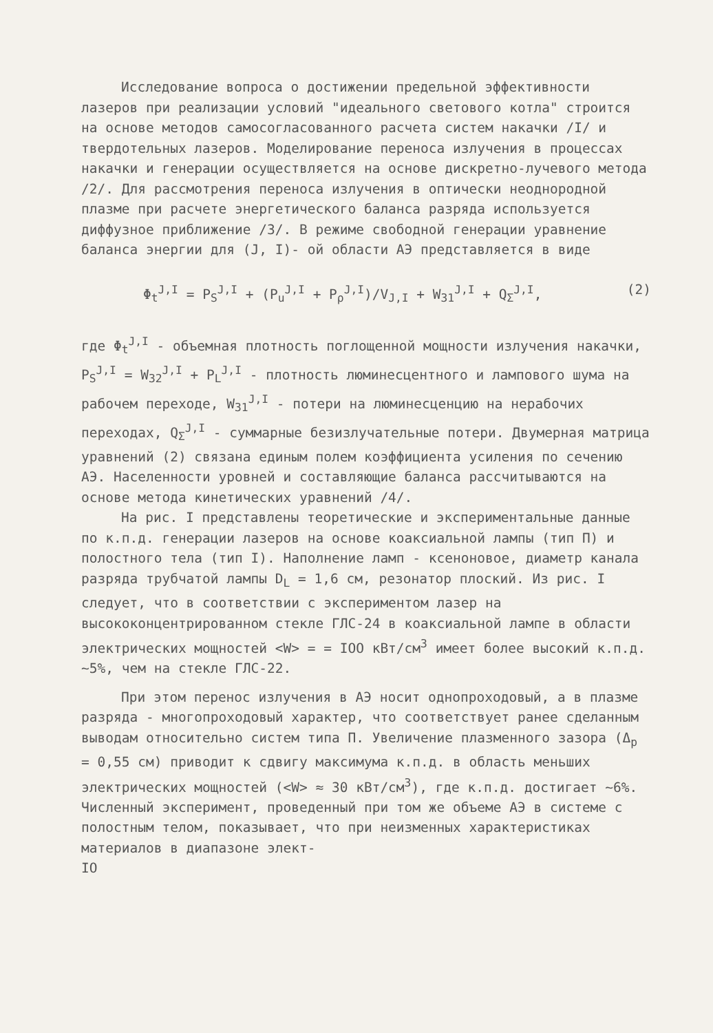Исследование вопроса о достижении предельной эффективности лазеров при реализации условий "идеального светового котла" строится на основе методов самосогласованного расчета систем накачки /I/ и твердотельных лазеров. Моделирование переноса излучения в процессах накачки и генерации осуществляется на основе дискретно-лучевого метода /2/. Для рассмотрения переноса излучения в оптически неоднородной плазме при расчете энергетического баланса разряда используется диффузное приближение /3/. В режиме свободной генерации уравнение баланса энергии для (J, I)- ой области АЭ представляется в виде
Φ<sub>t</sub><sup>J,I</sup> = P<sub>S</sub><sup>J,I</sup> + (P<sub>u</sub><sup>J,I</sup> + P<sub>ρ</sub><sup>J,I</sup>)/V<sub>J,I</sub> + W<sub>31</sub><sup>J,I</sup> + Q<sub>Σ</sub><sup>J,I</sup>, (2)
где Φ<sub>t</sub><sup>J,I</sup> - объемная плотность поглощенной мощности излучения накачки, P<sub>S</sub><sup>J,I</sup> = W<sub>32</sub><sup>J,I</sup> + P<sub>L</sub><sup>J,I</sup> - плотность люминесцентного и лампового шума на рабочем переходе, W<sub>31</sub><sup>J,I</sup> - потери на люминесценцию на нерабочих переходах, Q<sub>Σ</sub><sup>J,I</sup> - суммарные безизлучательные потери. Двумерная матрица уравнений (2) связана единым полем коэффициента усиления по сечению АЭ. Населенности уровней и составляющие баланса рассчитываются на основе метода кинетических уравнений /4/.
На рис. I представлены теоретические и экспериментальные данные по к.п.д. генерации лазеров на основе коаксиальной лампы (тип П) и полостного тела (тип I). Наполнение ламп - ксеноновое, диаметр канала разряда трубчатой лампы D<sub>L</sub> = 1,6 см, резонатор плоский. Из рис. I следует, что в соответствии с экспериментом лазер на высококонцентрированном стекле ГЛС-24 в коаксиальной лампе в области электрических мощностей <W> = = IOO кВт/см<sup>3</sup> имеет более высокий к.п.д. ~5%, чем на стекле ГЛС-22.
При этом перенос излучения в АЭ носит однопроходовый, а в плазме разряда - многопроходовый характер, что соответствует ранее сделанным выводам относительно систем типа П. Увеличение плазменного зазора (Δ<sub>p</sub> = 0,55 см) приводит к сдвигу максимума к.п.д. в область меньших электрических мощностей (<W> ≈ 30 кВт/см<sup>3</sup>), где к.п.д. достигает ~6%. Численный эксперимент, проведенный при том же объеме АЭ в системе с полостным телом, показывает, что при неизменных характеристиках материалов в диапазоне элект-
IO